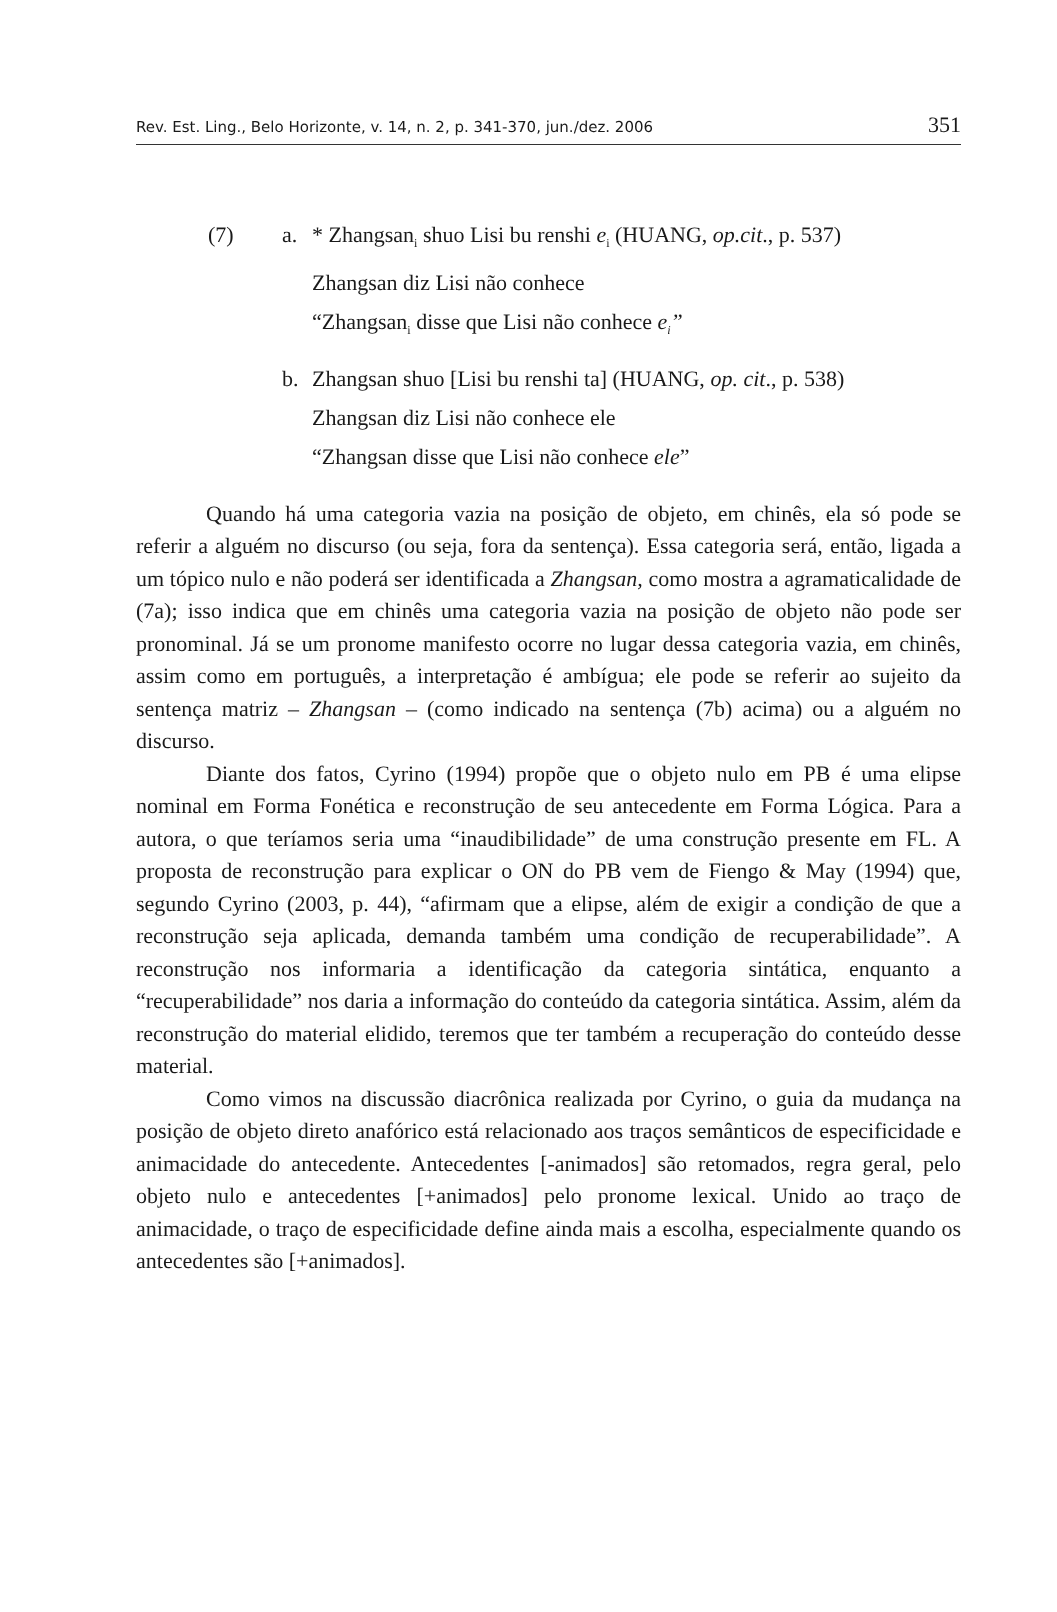Rev. Est. Ling., Belo Horizonte, v. 14, n. 2, p. 341-370, jun./dez. 2006 351
(7) a. * Zhangsan<sub>i</sub> shuo Lisi bu renshi e<sub>i</sub> (HUANG, op.cit., p. 537)
Zhangsan diz Lisi não conhece
“Zhangsan<sub>i</sub> disse que Lisi não conhece e<sub>i</sub>”
b. Zhangsan shuo [Lisi bu renshi ta] (HUANG, op. cit., p. 538)
Zhangsan diz Lisi não conhece ele
“Zhangsan disse que Lisi não conhece ele”
Quando há uma categoria vazia na posição de objeto, em chinês, ela só pode se referir a alguém no discurso (ou seja, fora da sentença). Essa categoria será, então, ligada a um tópico nulo e não poderá ser identificada a Zhangsan, como mostra a agramaticalidade de (7a); isso indica que em chinês uma categoria vazia na posição de objeto não pode ser pronominal. Já se um pronome manifesto ocorre no lugar dessa categoria vazia, em chinês, assim como em português, a interpretação é ambígua; ele pode se referir ao sujeito da sentença matriz – Zhangsan – (como indicado na sentença (7b) acima) ou a alguém no discurso.
Diante dos fatos, Cyrino (1994) propõe que o objeto nulo em PB é uma elipse nominal em Forma Fonética e reconstrução de seu antecedente em Forma Lógica. Para a autora, o que teríamos seria uma “inaudibilidade” de uma construção presente em FL. A proposta de reconstrução para explicar o ON do PB vem de Fiengo & May (1994) que, segundo Cyrino (2003, p. 44), “afirmam que a elipse, além de exigir a condição de que a reconstrução seja aplicada, demanda também uma condição de recuperabilidade”. A reconstrução nos informaria a identificação da categoria sintática, enquanto a “recuperabilidade” nos daria a informação do conteúdo da categoria sintática. Assim, além da reconstrução do material elidido, teremos que ter também a recuperação do conteúdo desse material.
Como vimos na discussão diacrônica realizada por Cyrino, o guia da mudança na posição de objeto direto anafórico está relacionado aos traços semânticos de especificidade e animacidade do antecedente. Antecedentes [-animados] são retomados, regra geral, pelo objeto nulo e antecedentes [+animados] pelo pronome lexical. Unido ao traço de animacidade, o traço de especificidade define ainda mais a escolha, especialmente quando os antecedentes são [+animados].